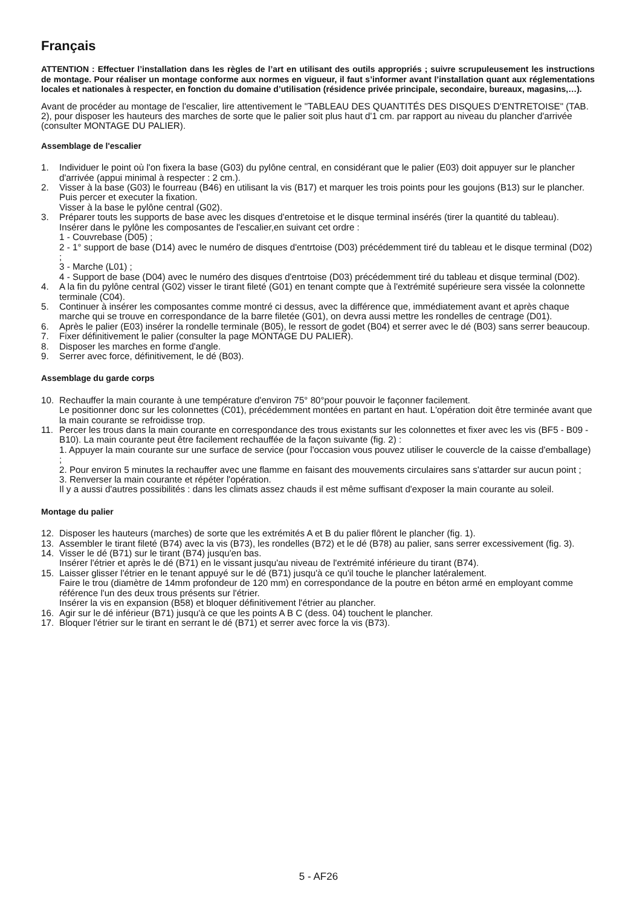Français
ATTENTION : Effectuer l’installation dans les règles de l’art en utilisant des outils appropriés ; suivre scrupuleusement les instructions de montage. Pour réaliser un montage conforme aux normes en vigueur, il faut s’informer avant l’installation quant aux réglementations locales et nationales à respecter, en fonction du domaine d’utilisation (résidence privée principale, secondaire, bureaux, magasins,…).
Avant de procéder au montage de l'escalier, lire attentivement le "TABLEAU DES QUANTITÉS DES DISQUES D'ENTRETOISE" (TAB. 2), pour disposer les hauteurs des marches de sorte que le palier soit plus haut d'1 cm. par rapport au niveau du plancher d'arrivée (consulter MONTAGE DU PALIER).
Assemblage de l'escalier
1. Individuer le point où l'on fixera la base (G03) du pylône central, en considérant que le palier (E03) doit appuyer sur le plancher d'arrivée (appui minimal à respecter : 2 cm.).
2. Visser à la base (G03) le fourreau (B46) en utilisant la vis (B17) et marquer les trois points pour les goujons (B13) sur le plancher. Puis percer et executer la fixation.
Visser à la base le pylône central (G02).
3. Préparer touts les supports de base avec les disques d'entretoise et le disque terminal insérés (tirer la quantité du tableau).
Insérer dans le pylône les composantes de l'escalier,en suivant cet ordre :
1 - Couvrebase (D05) ;
2 - 1° support de base (D14) avec le numéro de disques d'entrtoise (D03) précédemment tiré du tableau et le disque terminal (D02) ;
3 - Marche (L01) ;
4 - Support de base (D04) avec le numéro des disques d'entrtoise (D03) précédemment tiré du tableau et disque terminal (D02).
4. A la fin du pylône central (G02) visser le tirant fileté (G01) en tenant compte que à l'extrémité supérieure sera vissée la colonnette terminale (C04).
5. Continuer à insérer les composantes comme montré ci dessus, avec la différence que, immédiatement avant et après chaque marche qui se trouve en correspondance de la barre filetée (G01), on devra aussi mettre les rondelles de centrage (D01).
6. Après le palier (E03) insérer la rondelle terminale (B05), le ressort de godet (B04) et serrer avec le dé (B03) sans serrer beaucoup.
7. Fixer définitivement le palier (consulter la page MONTAGE DU PALIER).
8. Disposer les marches en forme d'angle.
9. Serrer avec force, définitivement, le dé (B03).
Assemblage du garde corps
10. Rechauffer la main courante à une température d'environ 75° 80°pour pouvoir le façonner facilement.
Le positionner donc sur les colonnettes (C01), précédemment montées en partant en haut. L'opération doit être terminée avant que la main courante se refroidisse trop.
11. Percer les trous dans la main courante en correspondance des trous existants sur les colonnettes et fixer avec les vis (BF5 - B09 - B10). La main courante peut être facilement rechauffée de la façon suivante (fig. 2) :
1. Appuyer la main courante sur une surface de service (pour l'occasion vous pouvez utiliser le couvercle de la caisse d'emballage) ;
2. Pour environ 5 minutes la rechauffer avec une flamme en faisant des mouvements circulaires sans s'attarder sur aucun point ;
3. Renverser la main courante et répéter l'opération.
Il y a aussi d'autres possibilités : dans les climats assez chauds il est même suffisant d'exposer la main courante au soleil.
Montage du palier
12. Disposer les hauteurs (marches) de sorte que les extrémités A et B du palier flôrent le plancher (fig. 1).
13. Assembler le tirant fileté (B74) avec la vis (B73), les rondelles (B72) et le dé (B78) au palier, sans serrer excessivement (fig. 3).
14. Visser le dé (B71) sur le tirant (B74) jusqu'en bas.
Insérer l'étrier et après le dé (B71) en le vissant jusqu'au niveau de l'extrémité inférieure du tirant (B74).
15. Laisser glisser l'étrier en le tenant appuyé sur le dé (B71) jusqu'à ce qu'il touche le plancher latéralement.
Faire le trou (diamètre de 14mm profondeur de 120 mm) en correspondance de la poutre en béton armé en employant comme référence l'un des deux trous présents sur l'étrier.
Insérer la vis en expansion (B58) et bloquer définitivement l'étrier au plancher.
16. Agir sur le dé inférieur (B71) jusqu'à ce que les points A B C (dess. 04) touchent le plancher.
17. Bloquer l'étrier sur le tirant en serrant le dé (B71) et serrer avec force la vis (B73).
5 - AF26